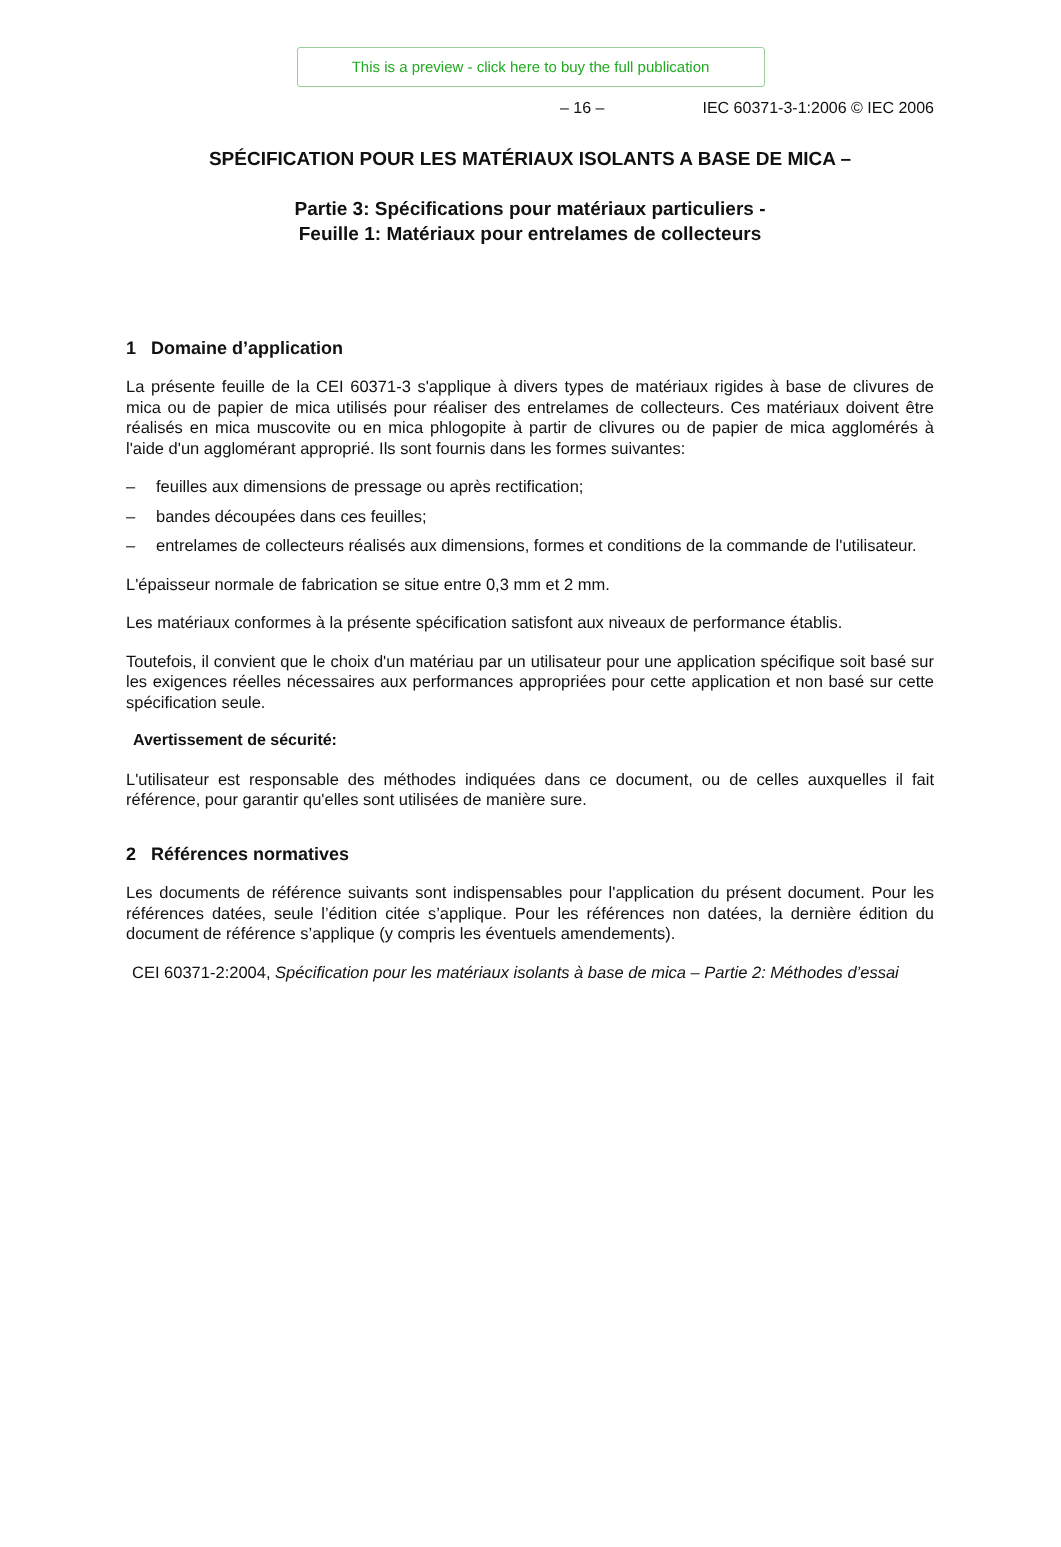This is a preview - click here to buy the full publication
– 16 – IEC 60371-3-1:2006 © IEC 2006
SPÉCIFICATION POUR LES MATÉRIAUX ISOLANTS A BASE DE MICA –
Partie 3: Spécifications pour matériaux particuliers -
Feuille 1: Matériaux pour entrelames de collecteurs
1 Domaine d’application
La présente feuille de la CEI 60371-3 s'applique à divers types de matériaux rigides à base de clivures de mica ou de papier de mica utilisés pour réaliser des entrelames de collecteurs. Ces matériaux doivent être réalisés en mica muscovite ou en mica phlogopite à partir de clivures ou de papier de mica agglomérés à l'aide d'un agglomérant approprié. Ils sont fournis dans les formes suivantes:
– feuilles aux dimensions de pressage ou après rectification;
– bandes découpées dans ces feuilles;
– entrelames de collecteurs réalisés aux dimensions, formes et conditions de la commande de l'utilisateur.
L'épaisseur normale de fabrication se situe entre 0,3 mm et 2 mm.
Les matériaux conformes à la présente spécification satisfont aux niveaux de performance établis.
Toutefois, il convient que le choix d'un matériau par un utilisateur pour une application spécifique soit basé sur les exigences réelles nécessaires aux performances appropriées pour cette application et non basé sur cette spécification seule.
Avertissement de sécurité:
L'utilisateur est responsable des méthodes indiquées dans ce document, ou de celles auxquelles il fait référence, pour garantir qu'elles sont utilisées de manière sure.
2 Références normatives
Les documents de référence suivants sont indispensables pour l'application du présent document. Pour les références datées, seule l’édition citée s’applique. Pour les références non datées, la dernière édition du document de référence s’applique (y compris les éventuels amendements).
CEI 60371-2:2004, Spécification pour les matériaux isolants à base de mica – Partie 2: Méthodes d’essai